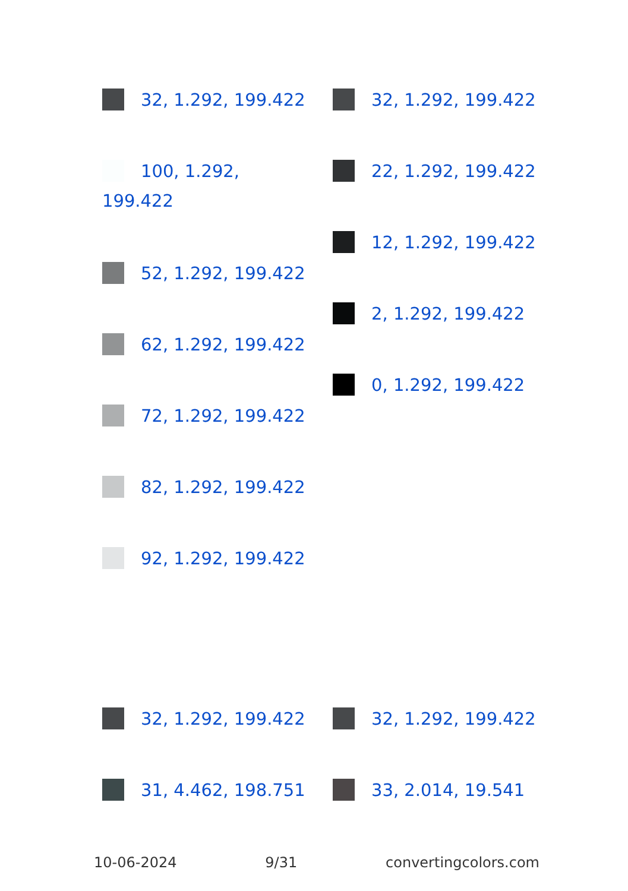32, 1.292, 199.422
100, 1.292,
199.422
52, 1.292, 199.422
62, 1.292, 199.422
72, 1.292, 199.422
82, 1.292, 199.422
92, 1.292, 199.422
32, 1.292, 199.422
22, 1.292, 199.422
12, 1.292, 199.422
2, 1.292, 199.422
0, 1.292, 199.422
32, 1.292, 199.422
31, 4.462, 198.751
32, 1.292, 199.422
33, 2.014, 19.541
10-06-2024 9/31 convertingcolors.com